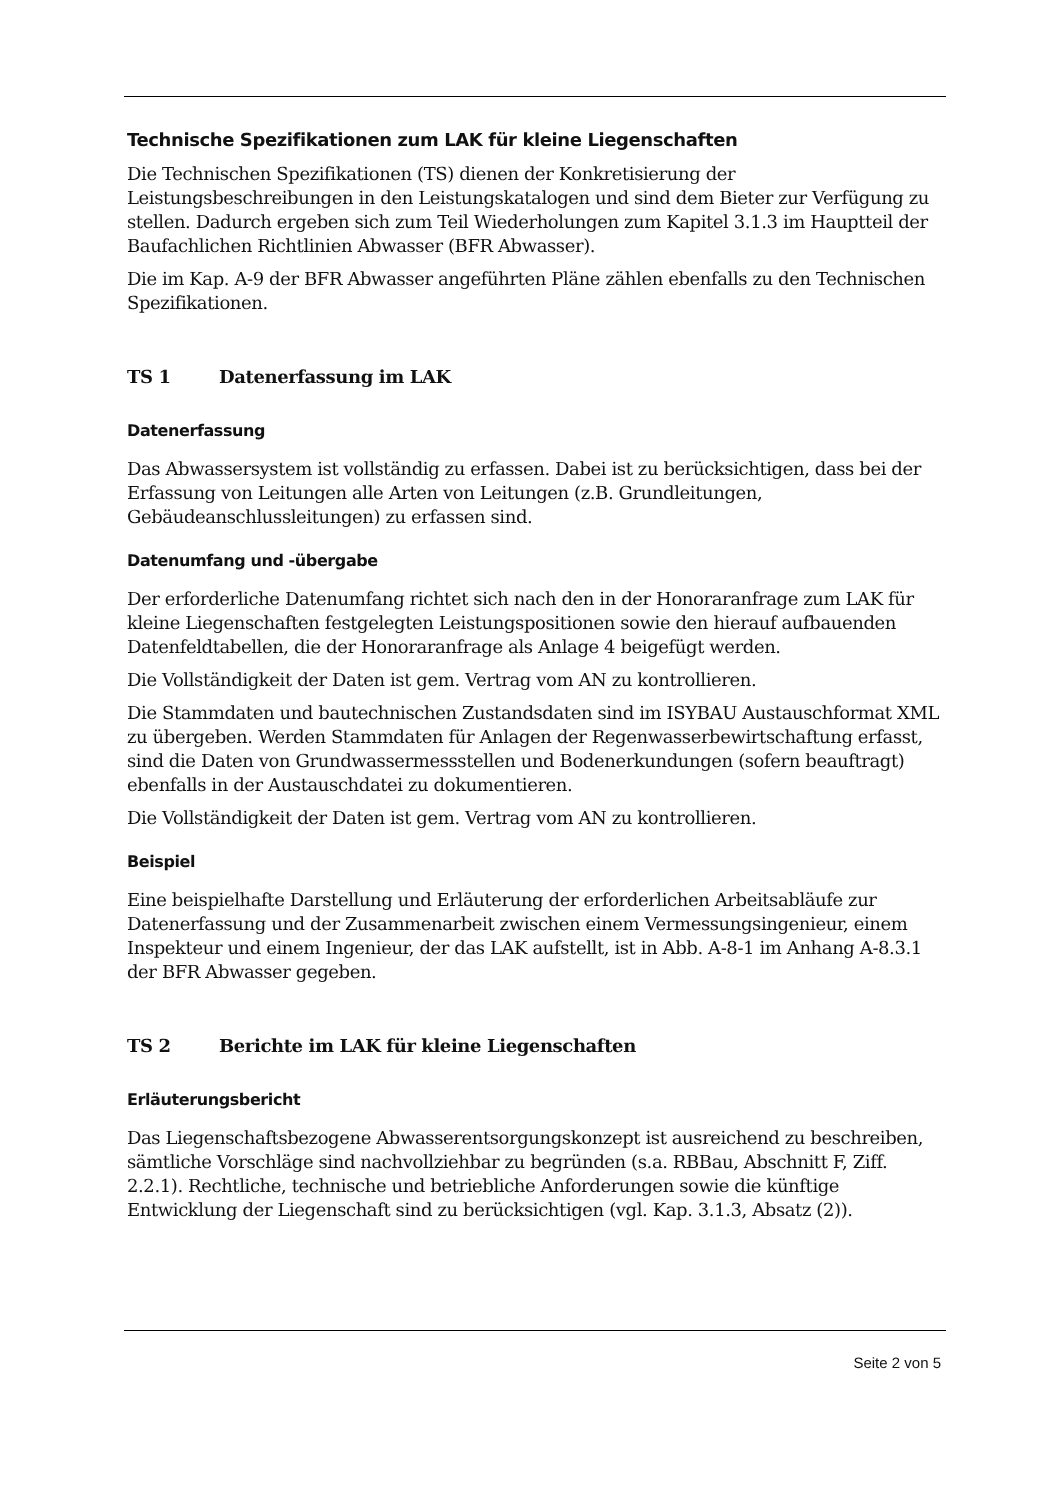Technische Spezifikationen zum LAK für kleine Liegenschaften
Die Technischen Spezifikationen (TS) dienen der Konkretisierung der Leistungsbeschreibungen in den Leistungskatalogen und sind dem Bieter zur Verfügung zu stellen. Dadurch ergeben sich zum Teil Wiederholungen zum Kapitel 3.1.3 im Hauptteil der Baufachlichen Richtlinien Abwasser (BFR Abwasser).
Die im Kap. A-9 der BFR Abwasser angeführten Pläne zählen ebenfalls zu den Technischen Spezifikationen.
TS 1 Datenerfassung im LAK
Datenerfassung
Das Abwassersystem ist vollständig zu erfassen. Dabei ist zu berücksichtigen, dass bei der Erfassung von Leitungen alle Arten von Leitungen (z.B. Grundleitungen, Gebäudeanschlussleitungen) zu erfassen sind.
Datenumfang und -übergabe
Der erforderliche Datenumfang richtet sich nach den in der Honoraranfrage zum LAK für kleine Liegenschaften festgelegten Leistungspositionen sowie den hierauf aufbauenden Datenfeldtabellen, die der Honoraranfrage als Anlage 4 beigefügt werden.
Die Vollständigkeit der Daten ist gem. Vertrag vom AN zu kontrollieren.
Die Stammdaten und bautechnischen Zustandsdaten sind im ISYBAU Austauschformat XML zu übergeben. Werden Stammdaten für Anlagen der Regenwasserbewirtschaftung erfasst, sind die Daten von Grundwassermessstellen und Bodenerkundungen (sofern beauftragt) ebenfalls in der Austauschdatei zu dokumentieren.
Die Vollständigkeit der Daten ist gem. Vertrag vom AN zu kontrollieren.
Beispiel
Eine beispielhafte Darstellung und Erläuterung der erforderlichen Arbeitsabläufe zur Datenerfassung und der Zusammenarbeit zwischen einem Vermessungsingenieur, einem Inspekteur und einem Ingenieur, der das LAK aufstellt, ist in Abb. A-8-1 im Anhang A-8.3.1 der BFR Abwasser gegeben.
TS 2 Berichte im LAK für kleine Liegenschaften
Erläuterungsbericht
Das Liegenschaftsbezogene Abwasserentsorgungskonzept ist ausreichend zu beschreiben, sämtliche Vorschläge sind nachvollziehbar zu begründen (s.a. RBBau, Abschnitt F, Ziff. 2.2.1). Rechtliche, technische und betriebliche Anforderungen sowie die künftige Entwicklung der Liegenschaft sind zu berücksichtigen (vgl. Kap. 3.1.3, Absatz (2)).
Seite 2 von 5